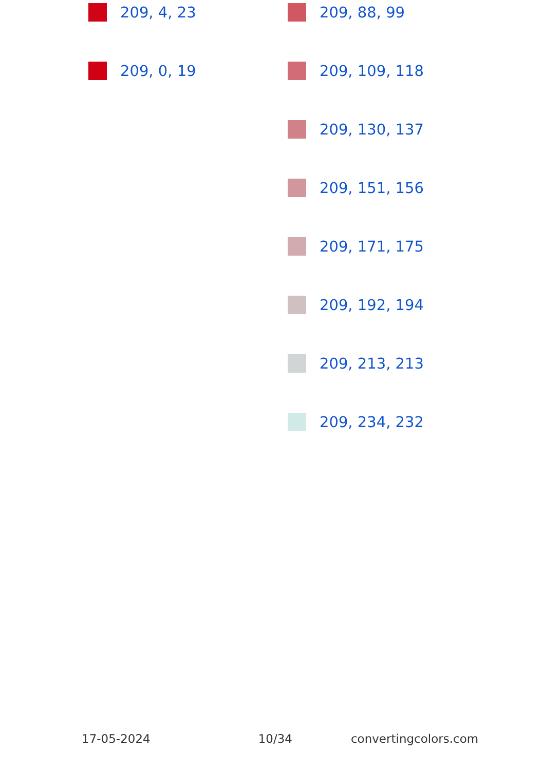209, 4, 23
209, 0, 19
209, 88, 99
209, 109, 118
209, 130, 137
209, 151, 156
209, 171, 175
209, 192, 194
209, 213, 213
209, 234, 232
17-05-2024 10/34 convertingcolors.com